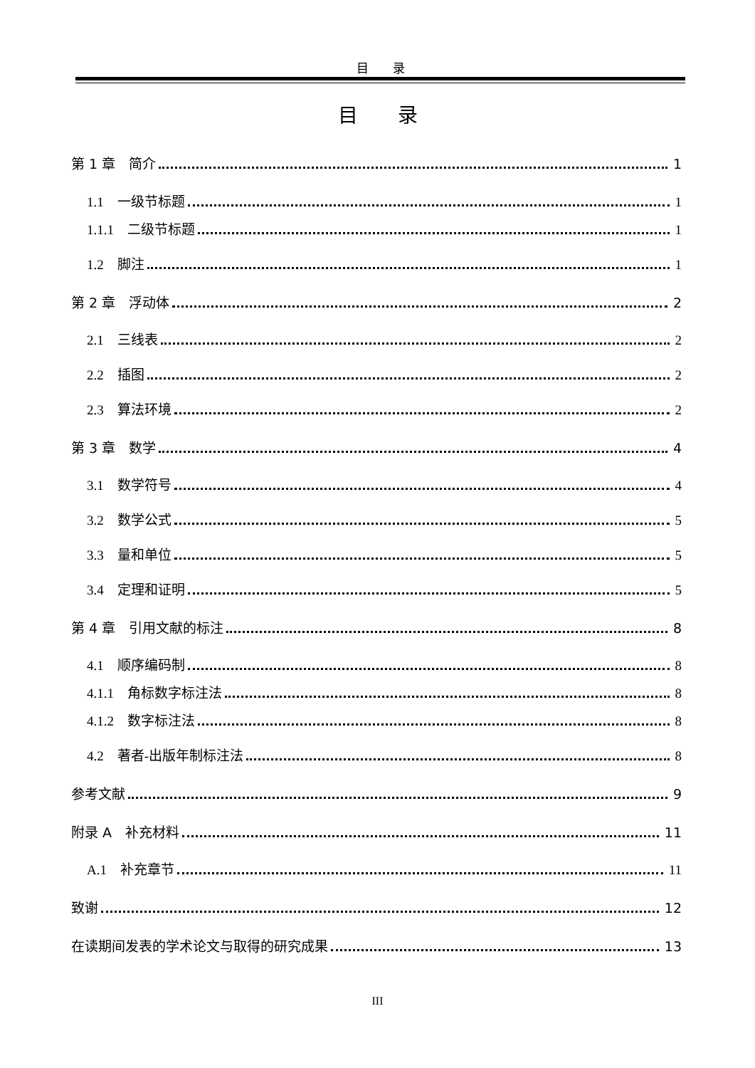目　　录
目　　录
第 1 章　简介 1
1.1　一级节标题 1
1.1.1　二级节标题 1
1.2　脚注 1
第 2 章　浮动体 2
2.1　三线表 2
2.2　插图 2
2.3　算法环境 2
第 3 章　数学 4
3.1　数学符号 4
3.2　数学公式 5
3.3　量和单位 5
3.4　定理和证明 5
第 4 章　引用文献的标注 8
4.1　顺序编码制 8
4.1.1　角标数字标注法 8
4.1.2　数字标注法 8
4.2　著者-出版年制标注法 8
参考文献 9
附录 A　补充材料 11
A.1　补充章节 11
致谢 12
在读期间发表的学术论文与取得的研究成果 13
III